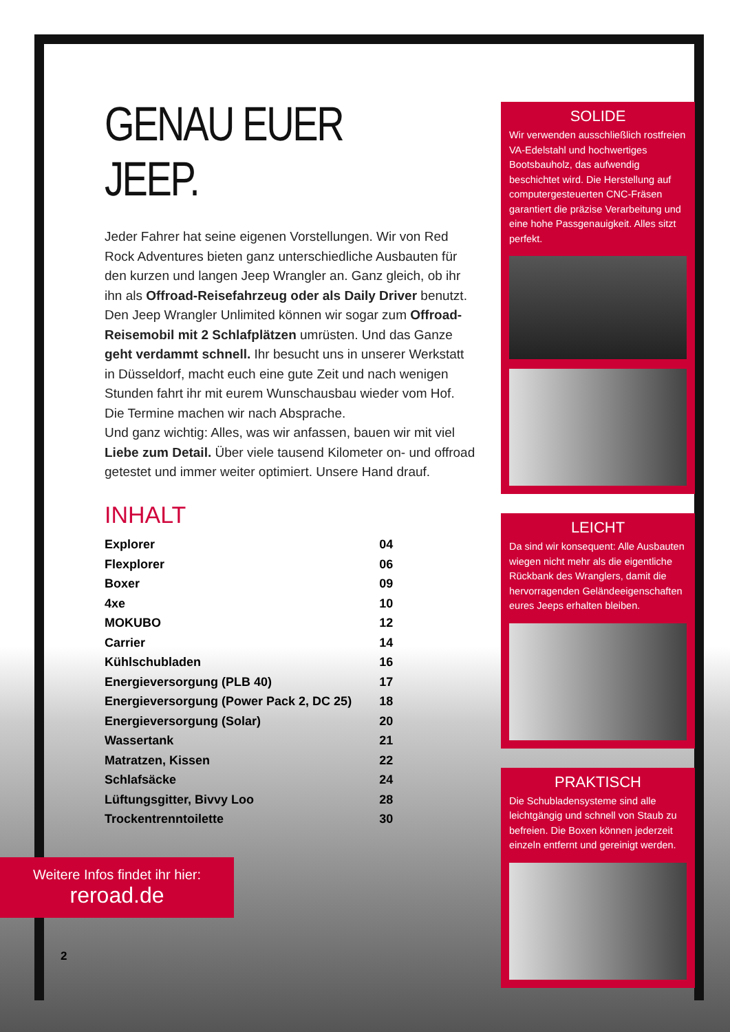GENAU EUER JEEP.
Jeder Fahrer hat seine eigenen Vorstellungen. Wir von Red Rock Adventures bieten ganz unterschiedliche Ausbauten für den kurzen und langen Jeep Wrangler an. Ganz gleich, ob ihr ihn als Offroad-Reisefahrzeug oder als Daily Driver benutzt.
Den Jeep Wrangler Unlimited können wir sogar zum Offroad-Reisemobil mit 2 Schlafplätzen umrüsten. Und das Ganze geht verdammt schnell. Ihr besucht uns in unserer Werkstatt in Düsseldorf, macht euch eine gute Zeit und nach wenigen Stunden fahrt ihr mit eurem Wunschausbau wieder vom Hof. Die Termine machen wir nach Absprache.
Und ganz wichtig: Alles, was wir anfassen, bauen wir mit viel Liebe zum Detail. Über viele tausend Kilometer on- und offroad getestet und immer weiter optimiert. Unsere Hand drauf.
INHALT
| Explorer | 04 |
| Flexplorer | 06 |
| Boxer | 09 |
| 4xe | 10 |
| MOKUBO | 12 |
| Carrier | 14 |
| Kühlschubladen | 16 |
| Energieversorgung (PLB 40) | 17 |
| Energieversorgung (Power Pack 2, DC 25) | 18 |
| Energieversorgung (Solar) | 20 |
| Wassertank | 21 |
| Matratzen, Kissen | 22 |
| Schlafsäcke | 24 |
| Lüftungsgitter, Bivvy Loo | 28 |
| Trockentrenntoilette | 30 |
SOLIDE
Wir verwenden ausschließlich rostfreien VA-Edelstahl und hochwertiges Bootsbauholz, das aufwendig beschichtet wird. Die Herstellung auf computergesteuerten CNC-Fräsen garantiert die präzise Verarbeitung und eine hohe Passgenauigkeit. Alles sitzt perfekt.
LEICHT
Da sind wir konsequent: Alle Ausbauten wiegen nicht mehr als die eigentliche Rückbank des Wranglers, damit die hervorragenden Geländeeigenschaften eures Jeeps erhalten bleiben.
PRAKTISCH
Die Schubladensysteme sind alle leichtgängig und schnell von Staub zu befreien. Die Boxen können jederzeit einzeln entfernt und gereinigt werden.
Weitere Infos findet ihr hier:
reroad.de
2